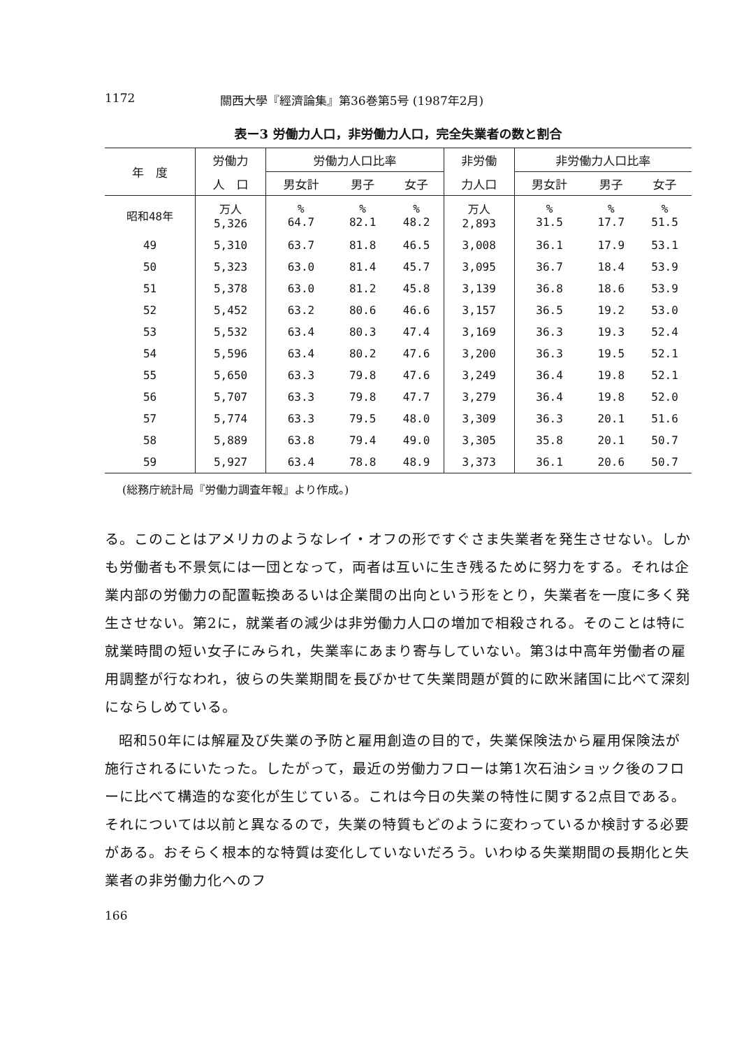1172 關西大學『經濟論集』第36巻第5号 (1987年2月)
表ー3 労働力人口，非労働力人口，完全失業者の数と割合
| 年 度 | 労働力 | 労働力人口比率 | | | 非労働 | 非労働力人口比率 | | |
| --- | --- | --- | --- | --- | --- | --- | --- | --- |
| | 人 口 | 男女計 | 男子 | 女子 | 力人口 | 男女計 | 男子 | 女子 |
| 昭和48年 | 万人 5,326 | % 64.7 | % 82.1 | % 48.2 | 万人 2,893 | % 31.5 | % 17.7 | % 51.5 |
| 49 | 5,310 | 63.7 | 81.8 | 46.5 | 3,008 | 36.1 | 17.9 | 53.1 |
| 50 | 5,323 | 63.0 | 81.4 | 45.7 | 3,095 | 36.7 | 18.4 | 53.9 |
| 51 | 5,378 | 63.0 | 81.2 | 45.8 | 3,139 | 36.8 | 18.6 | 53.9 |
| 52 | 5,452 | 63.2 | 80.6 | 46.6 | 3,157 | 36.5 | 19.2 | 53.0 |
| 53 | 5,532 | 63.4 | 80.3 | 47.4 | 3,169 | 36.3 | 19.3 | 52.4 |
| 54 | 5,596 | 63.4 | 80.2 | 47.6 | 3,200 | 36.3 | 19.5 | 52.1 |
| 55 | 5,650 | 63.3 | 79.8 | 47.6 | 3,249 | 36.4 | 19.8 | 52.1 |
| 56 | 5,707 | 63.3 | 79.8 | 47.7 | 3,279 | 36.4 | 19.8 | 52.0 |
| 57 | 5,774 | 63.3 | 79.5 | 48.0 | 3,309 | 36.3 | 20.1 | 51.6 |
| 58 | 5,889 | 63.8 | 79.4 | 49.0 | 3,305 | 35.8 | 20.1 | 50.7 |
| 59 | 5,927 | 63.4 | 78.8 | 48.9 | 3,373 | 36.1 | 20.6 | 50.7 |
(総務庁統計局『労働力調査年報』より作成。)
る。このことはアメリカのようなレイ・オフの形ですぐさま失業者を発生させない。しかも労働者も不景気には一団となって，両者は互いに生き残るために努力をする。それは企業内部の労働力の配置転換あるいは企業間の出向という形をとり，失業者を一度に多く発生させない。第2に，就業者の減少は非労働力人口の増加で相殺される。そのことは特に就業時間の短い女子にみられ，失業率にあまり寄与していない。第3は中高年労働者の雇用調整が行なわれ，彼らの失業期間を長びかせて失業問題が質的に欧米諸国に比べて深刻にならしめている。
昭和50年には解雇及び失業の予防と雇用創造の目的で，失業保険法から雇用保険法が施行されるにいたった。したがって，最近の労働力フローは第1次石油ショック後のフローに比べて構造的な変化が生じている。これは今日の失業の特性に関する2点目である。それについては以前と異なるので，失業の特質もどのように変わっているか検討する必要がある。おそらく根本的な特質は変化していないだろう。いわゆる失業期間の長期化と失業者の非労働力化へのフ
166